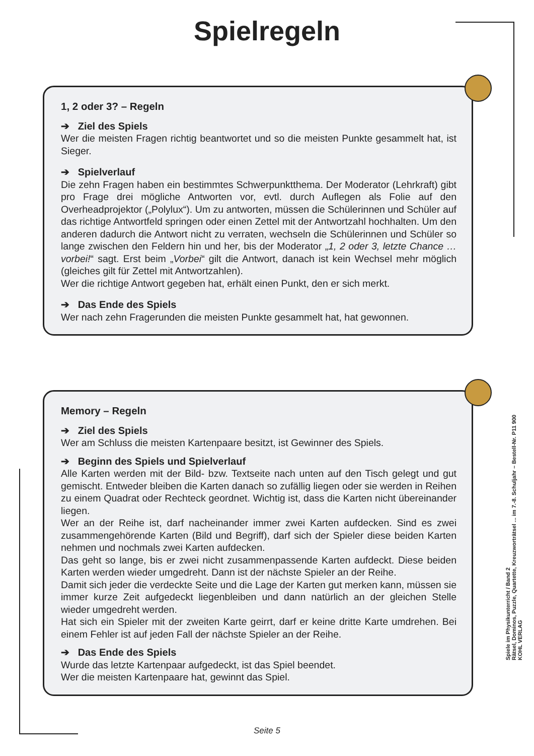Spielregeln
1, 2 oder 3? – Regeln
➔ Ziel des Spiels
Wer die meisten Fragen richtig beantwortet und so die meisten Punkte gesammelt hat, ist Sieger.
➔ Spielverlauf
Die zehn Fragen haben ein bestimmtes Schwerpunktthema. Der Moderator (Lehrkraft) gibt pro Frage drei mögliche Antworten vor, evtl. durch Auflegen als Folie auf den Overheadprojektor („Polylux“). Um zu antworten, müssen die Schülerinnen und Schüler auf das richtige Antwortfeld springen oder einen Zettel mit der Antwortzahl hochhalten. Um den anderen dadurch die Antwort nicht zu verraten, wechseln die Schülerinnen und Schüler so lange zwischen den Feldern hin und her, bis der Moderator „1, 2 oder 3, letzte Chance … vorbei!“ sagt. Erst beim „Vorbei“ gilt die Antwort, danach ist kein Wechsel mehr möglich (gleiches gilt für Zettel mit Antwortzahlen).
Wer die richtige Antwort gegeben hat, erhält einen Punkt, den er sich merkt.
➔ Das Ende des Spiels
Wer nach zehn Fragerunden die meisten Punkte gesammelt hat, hat gewonnen.
Memory – Regeln
➔ Ziel des Spiels
Wer am Schluss die meisten Kartenpaare besitzt, ist Gewinner des Spiels.
➔ Beginn des Spiels und Spielverlauf
Alle Karten werden mit der Bild- bzw. Textseite nach unten auf den Tisch gelegt und gut gemischt. Entweder bleiben die Karten danach so zufällig liegen oder sie werden in Reihen zu einem Quadrat oder Rechteck geordnet. Wichtig ist, dass die Karten nicht übereinander liegen.
Wer an der Reihe ist, darf nacheinander immer zwei Karten aufdecken. Sind es zwei zusammengehörende Karten (Bild und Begriff), darf sich der Spieler diese beiden Karten nehmen und nochmals zwei Karten aufdecken.
Das geht so lange, bis er zwei nicht zusammenpassende Karten aufdeckt. Diese beiden Karten werden wieder umgedreht. Dann ist der nächste Spieler an der Reihe.
Damit sich jeder die verdeckte Seite und die Lage der Karten gut merken kann, müssen sie immer kurze Zeit aufgedeckt liegenbleiben und dann natürlich an der gleichen Stelle wieder umgedreht werden.
Hat sich ein Spieler mit der zweiten Karte geirrt, darf er keine dritte Karte umdrehen. Bei einem Fehler ist auf jeden Fall der nächste Spieler an der Reihe.
➔ Das Ende des Spiels
Wurde das letzte Kartenpaar aufgedeckt, ist das Spiel beendet.
Wer die meisten Kartenpaare hat, gewinnt das Spiel.
Spiele im Physikunterricht / Band 2
Rätsel, Dominos, Puzzle, Quartette, Kreuzworträtsel ... im 7.-8. Schuljahr – Bestell-Nr. P11 900
KOHL VERLAG
Seite 5